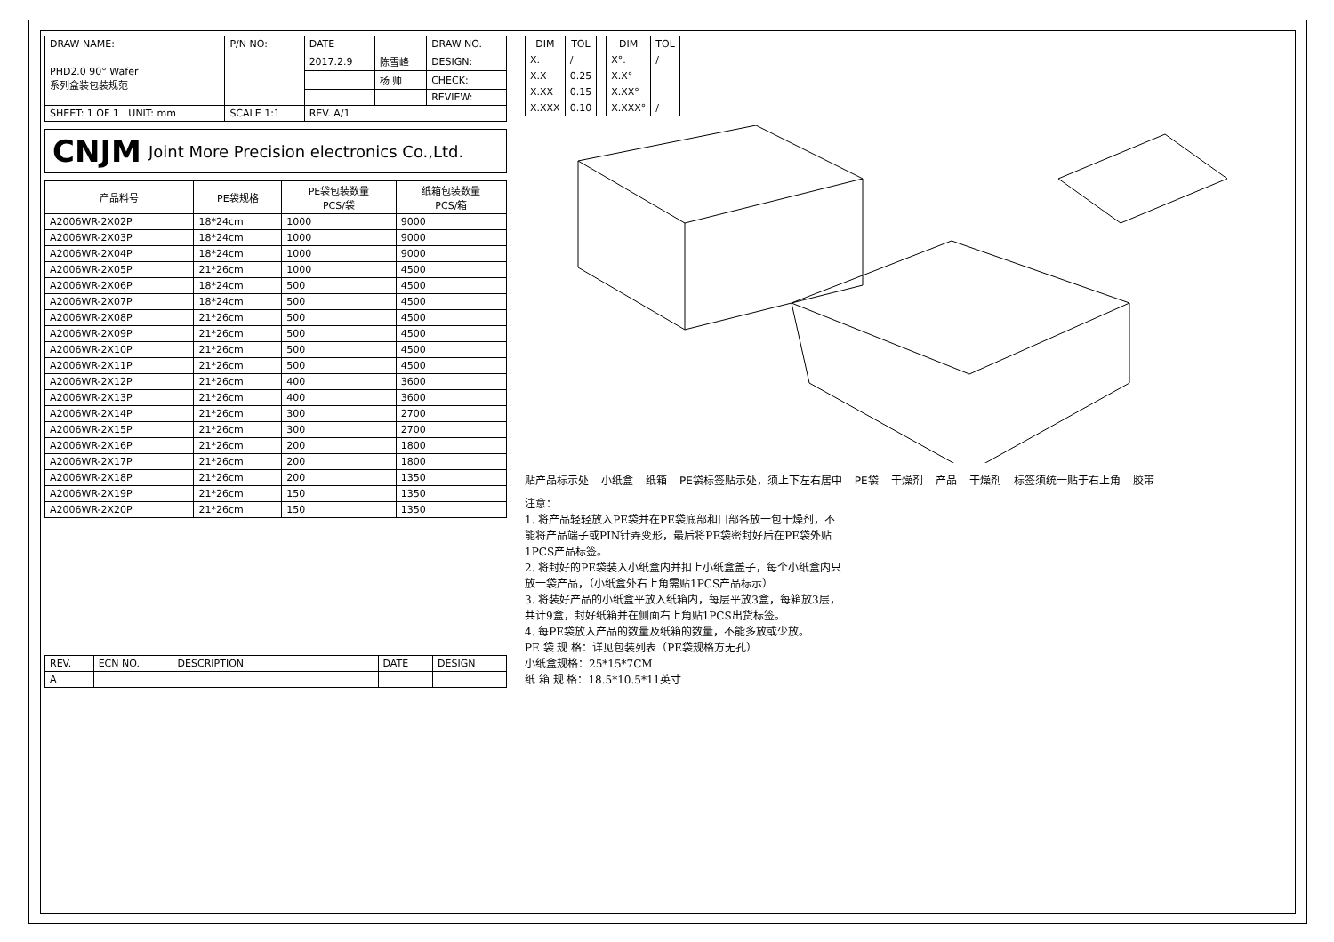| DRAW NAME: | P/N NO: | DATE | | DRAW NO. |
| PHD2.0 90° Wafer 系列盒装包装规范 | | 2017.2.9 | 陈雪峰 | DESIGN: |
| | | | 杨 帅 | CHECK: |
| | | | | REVIEW: |
| SHEET: 1 OF 1 UNIT: mm | SCALE 1:1 | REV. A/1 | | |
CNJM Joint More Precision electronics Co.,Ltd.
| 产品料号 | PE袋规格 | PE袋包装数量 PCS/袋 | 纸箱包装数量 PCS/箱 |
| --- | --- | --- | --- |
| A2006WR-2X02P | 18*24cm | 1000 | 9000 |
| A2006WR-2X03P | 18*24cm | 1000 | 9000 |
| A2006WR-2X04P | 18*24cm | 1000 | 9000 |
| A2006WR-2X05P | 21*26cm | 1000 | 4500 |
| A2006WR-2X06P | 18*24cm | 500 | 4500 |
| A2006WR-2X07P | 18*24cm | 500 | 4500 |
| A2006WR-2X08P | 21*26cm | 500 | 4500 |
| A2006WR-2X09P | 21*26cm | 500 | 4500 |
| A2006WR-2X10P | 21*26cm | 500 | 4500 |
| A2006WR-2X11P | 21*26cm | 500 | 4500 |
| A2006WR-2X12P | 21*26cm | 400 | 3600 |
| A2006WR-2X13P | 21*26cm | 400 | 3600 |
| A2006WR-2X14P | 21*26cm | 300 | 2700 |
| A2006WR-2X15P | 21*26cm | 300 | 2700 |
| A2006WR-2X16P | 21*26cm | 200 | 1800 |
| A2006WR-2X17P | 21*26cm | 200 | 1800 |
| A2006WR-2X18P | 21*26cm | 200 | 1350 |
| A2006WR-2X19P | 21*26cm | 150 | 1350 |
| A2006WR-2X20P | 21*26cm | 150 | 1350 |
| REV. | ECN NO. | DESCRIPTION | DATE | DESIGN |
| A | | | | |
| DIM | TOL |
| --- | --- |
| X. | / |
| X.X | 0.25 |
| X.XX | 0.15 |
| X.XXX | 0.10 |
| DIM | TOL |
| --- | --- |
| X°. | / |
| X.X° | |
| X.XX° | |
| X.XXX° | / |
贴产品标示处 小纸盒 纸箱 PE袋标签贴示处，须上下左右居中 PE袋 干燥剂 产品 干燥剂 标签须统一贴于右上角 胶带
注意：
1. 将产品轻轻放入PE袋并在PE袋底部和口部各放一包干燥剂，不能将产品端子或PIN针弄变形，最后将PE袋密封好后在PE袋外贴1PCS产品标签。
2. 将封好的PE袋装入小纸盒内并扣上小纸盒盖子，每个小纸盒内只放一袋产品，（小纸盒外右上角需贴1PCS产品标示）
3. 将装好产品的小纸盒平放入纸箱内，每层平放3盒，每箱放3层，共计9盒，封好纸箱并在侧面右上角贴1PCS出货标签。
4. 每PE袋放入产品的数量及纸箱的数量，不能多放或少放。
PE 袋 规 格：详见包装列表（PE袋规格方无孔）
小纸盒规格：25*15*7CM
纸 箱 规 格：18.5*10.5*11英寸